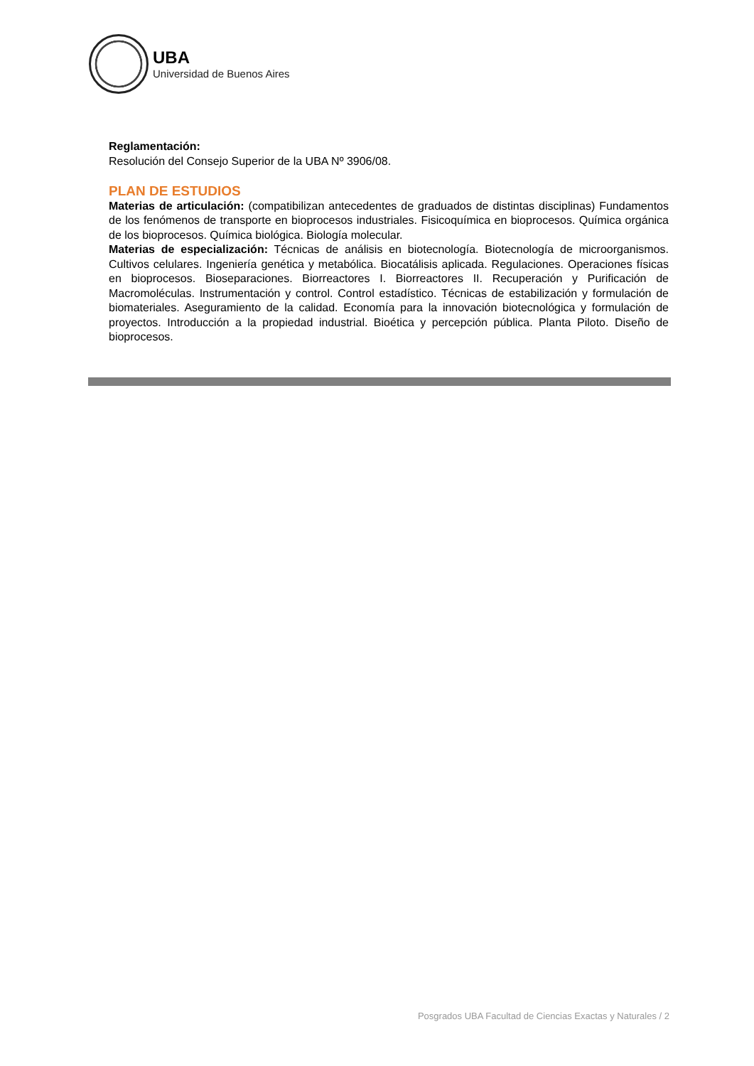UBA
Universidad de Buenos Aires
Reglamentación:
Resolución del Consejo Superior de la UBA Nº 3906/08.
PLAN DE ESTUDIOS
Materias de articulación: (compatibilizan antecedentes de graduados de distintas disciplinas) Fundamentos de los fenómenos de transporte en bioprocesos industriales. Fisicoquímica en bioprocesos. Química orgánica de los bioprocesos. Química biológica. Biología molecular.
Materias de especialización: Técnicas de análisis en biotecnología. Biotecnología de microorganismos. Cultivos celulares. Ingeniería genética y metabólica. Biocatálisis aplicada. Regulaciones. Operaciones físicas en bioprocesos. Bioseparaciones. Biorreactores I. Biorreactores II. Recuperación y Purificación de Macromoléculas. Instrumentación y control. Control estadístico. Técnicas de estabilización y formulación de biomateriales. Aseguramiento de la calidad. Economía para la innovación biotecnológica y formulación de proyectos. Introducción a la propiedad industrial. Bioética y percepción pública. Planta Piloto. Diseño de bioprocesos.
Posgrados UBA Facultad de Ciencias Exactas y Naturales / 2